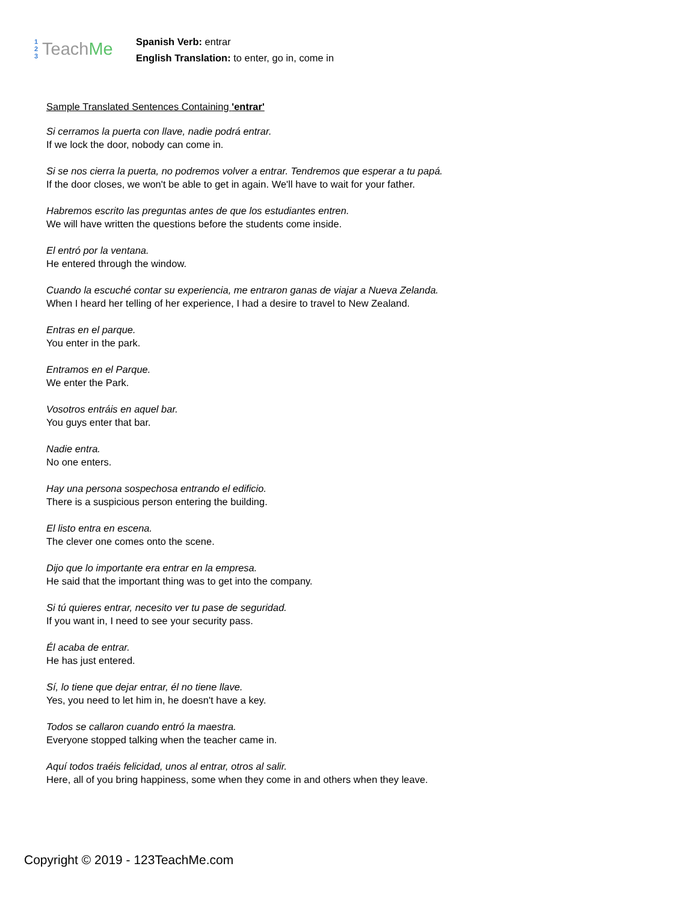1
2
3
TeachMe
Spanish Verb: entrar
English Translation: to enter, go in, come in
Sample Translated Sentences Containing 'entrar'
Si cerramos la puerta con llave, nadie podrá entrar.
If we lock the door, nobody can come in.
Si se nos cierra la puerta, no podremos volver a entrar. Tendremos que esperar a tu papá.
If the door closes, we won't be able to get in again. We'll have to wait for your father.
Habremos escrito las preguntas antes de que los estudiantes entren.
We will have written the questions before the students come inside.
El entró por la ventana.
He entered through the window.
Cuando la escuché contar su experiencia, me entraron ganas de viajar a Nueva Zelanda.
When I heard her telling of her experience, I had a desire to travel to New Zealand.
Entras en el parque.
You enter in the park.
Entramos en el Parque.
We enter the Park.
Vosotros entráis en aquel bar.
You guys enter that bar.
Nadie entra.
No one enters.
Hay una persona sospechosa entrando el edificio.
There is a suspicious person entering the building.
El listo entra en escena.
The clever one comes onto the scene.
Dijo que lo importante era entrar en la empresa.
He said that the important thing was to get into the company.
Si tú quieres entrar, necesito ver tu pase de seguridad.
If you want in, I need to see your security pass.
Él acaba de entrar.
He has just entered.
Sí, lo tiene que dejar entrar, él no tiene llave.
Yes, you need to let him in, he doesn't have a key.
Todos se callaron cuando entró la maestra.
Everyone stopped talking when the teacher came in.
Aquí todos traéis felicidad, unos al entrar, otros al salir.
Here, all of you bring happiness, some when they come in and others when they leave.
Copyright © 2019 - 123TeachMe.com